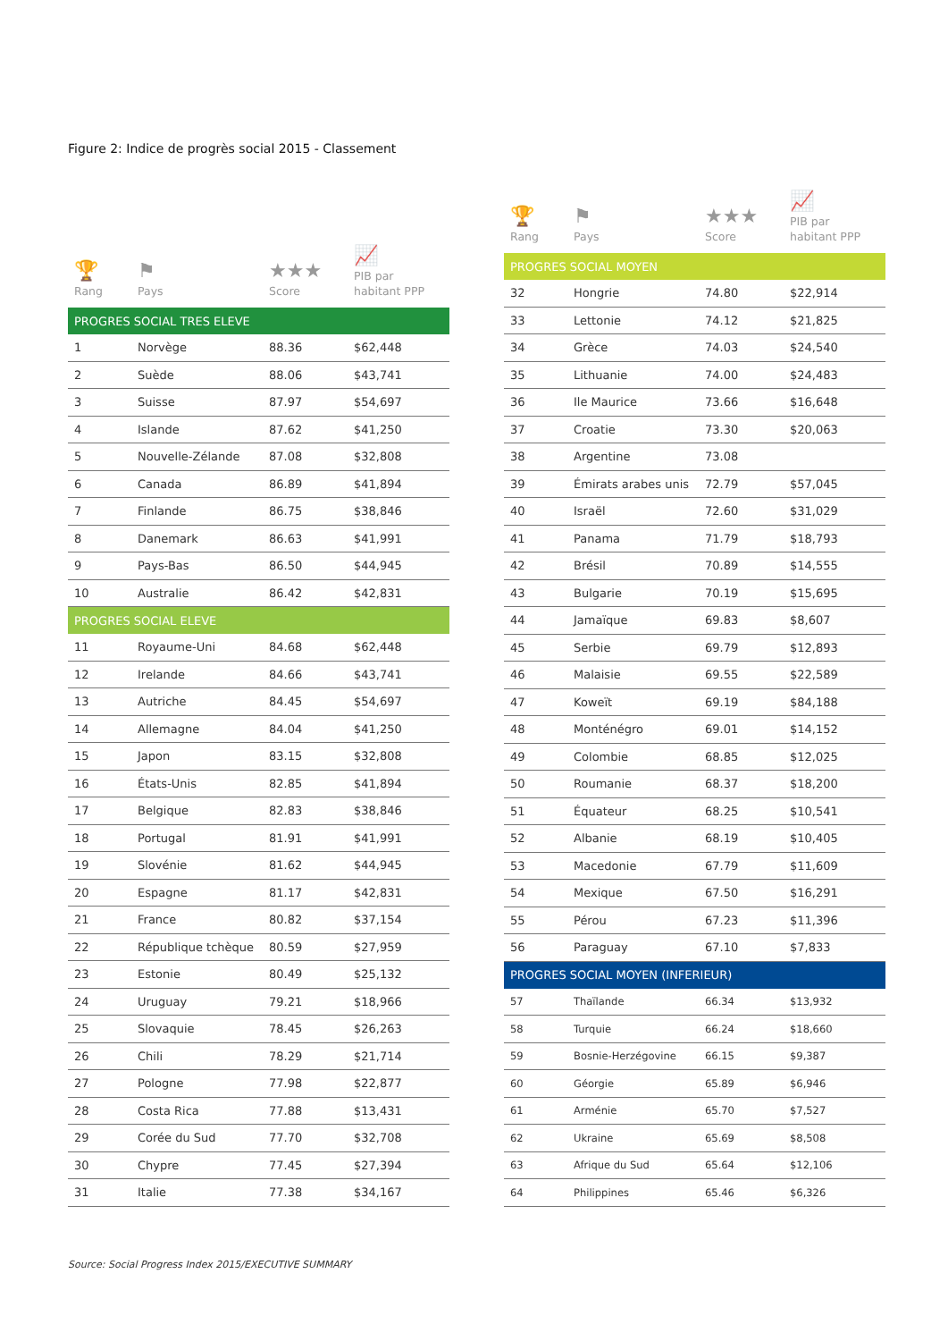Figure 2: Indice de progrès social 2015 - Classement
| 🏆 Rang | ⚑ Pays | ★★★ Score | 📈 PIB par habitant PPP |
| --- | --- | --- | --- |
| PROGRES SOCIAL TRES ELEVE | | | |
| 1 | Norvège | 88.36 | $62,448 |
| 2 | Suède | 88.06 | $43,741 |
| 3 | Suisse | 87.97 | $54,697 |
| 4 | Islande | 87.62 | $41,250 |
| 5 | Nouvelle-Zélande | 87.08 | $32,808 |
| 6 | Canada | 86.89 | $41,894 |
| 7 | Finlande | 86.75 | $38,846 |
| 8 | Danemark | 86.63 | $41,991 |
| 9 | Pays-Bas | 86.50 | $44,945 |
| 10 | Australie | 86.42 | $42,831 |
| PROGRES SOCIAL ELEVE | | | |
| 11 | Royaume-Uni | 84.68 | $62,448 |
| 12 | Irelande | 84.66 | $43,741 |
| 13 | Autriche | 84.45 | $54,697 |
| 14 | Allemagne | 84.04 | $41,250 |
| 15 | Japon | 83.15 | $32,808 |
| 16 | États-Unis | 82.85 | $41,894 |
| 17 | Belgique | 82.83 | $38,846 |
| 18 | Portugal | 81.91 | $41,991 |
| 19 | Slovénie | 81.62 | $44,945 |
| 20 | Espagne | 81.17 | $42,831 |
| 21 | France | 80.82 | $37,154 |
| 22 | République tchèque | 80.59 | $27,959 |
| 23 | Estonie | 80.49 | $25,132 |
| 24 | Uruguay | 79.21 | $18,966 |
| 25 | Slovaquie | 78.45 | $26,263 |
| 26 | Chili | 78.29 | $21,714 |
| 27 | Pologne | 77.98 | $22,877 |
| 28 | Costa Rica | 77.88 | $13,431 |
| 29 | Corée du Sud | 77.70 | $32,708 |
| 30 | Chypre | 77.45 | $27,394 |
| 31 | Italie | 77.38 | $34,167 |
| 🏆 Rang | ⚑ Pays | ★★★ Score | 📈 PIB par habitant PPP |
| --- | --- | --- | --- |
| PROGRES SOCIAL MOYEN | | | |
| 32 | Hongrie | 74.80 | $22,914 |
| 33 | Lettonie | 74.12 | $21,825 |
| 34 | Grèce | 74.03 | $24,540 |
| 35 | Lithuanie | 74.00 | $24,483 |
| 36 | Ile Maurice | 73.66 | $16,648 |
| 37 | Croatie | 73.30 | $20,063 |
| 38 | Argentine | 73.08 | |
| 39 | Émirats arabes unis | 72.79 | $57,045 |
| 40 | Israël | 72.60 | $31,029 |
| 41 | Panama | 71.79 | $18,793 |
| 42 | Brésil | 70.89 | $14,555 |
| 43 | Bulgarie | 70.19 | $15,695 |
| 44 | Jamaïque | 69.83 | $8,607 |
| 45 | Serbie | 69.79 | $12,893 |
| 46 | Malaisie | 69.55 | $22,589 |
| 47 | Koweït | 69.19 | $84,188 |
| 48 | Monténégro | 69.01 | $14,152 |
| 49 | Colombie | 68.85 | $12,025 |
| 50 | Roumanie | 68.37 | $18,200 |
| 51 | Équateur | 68.25 | $10,541 |
| 52 | Albanie | 68.19 | $10,405 |
| 53 | Macedonie | 67.79 | $11,609 |
| 54 | Mexique | 67.50 | $16,291 |
| 55 | Pérou | 67.23 | $11,396 |
| 56 | Paraguay | 67.10 | $7,833 |
| PROGRES SOCIAL MOYEN (INFERIEUR) | | | |
| 57 | Thaïlande | 66.34 | $13,932 |
| 58 | Turquie | 66.24 | $18,660 |
| 59 | Bosnie-Herzégovine | 66.15 | $9,387 |
| 60 | Géorgie | 65.89 | $6,946 |
| 61 | Arménie | 65.70 | $7,527 |
| 62 | Ukraine | 65.69 | $8,508 |
| 63 | Afrique du Sud | 65.64 | $12,106 |
| 64 | Philippines | 65.46 | $6,326 |
Source: Social Progress Index 2015/EXECUTIVE SUMMARY